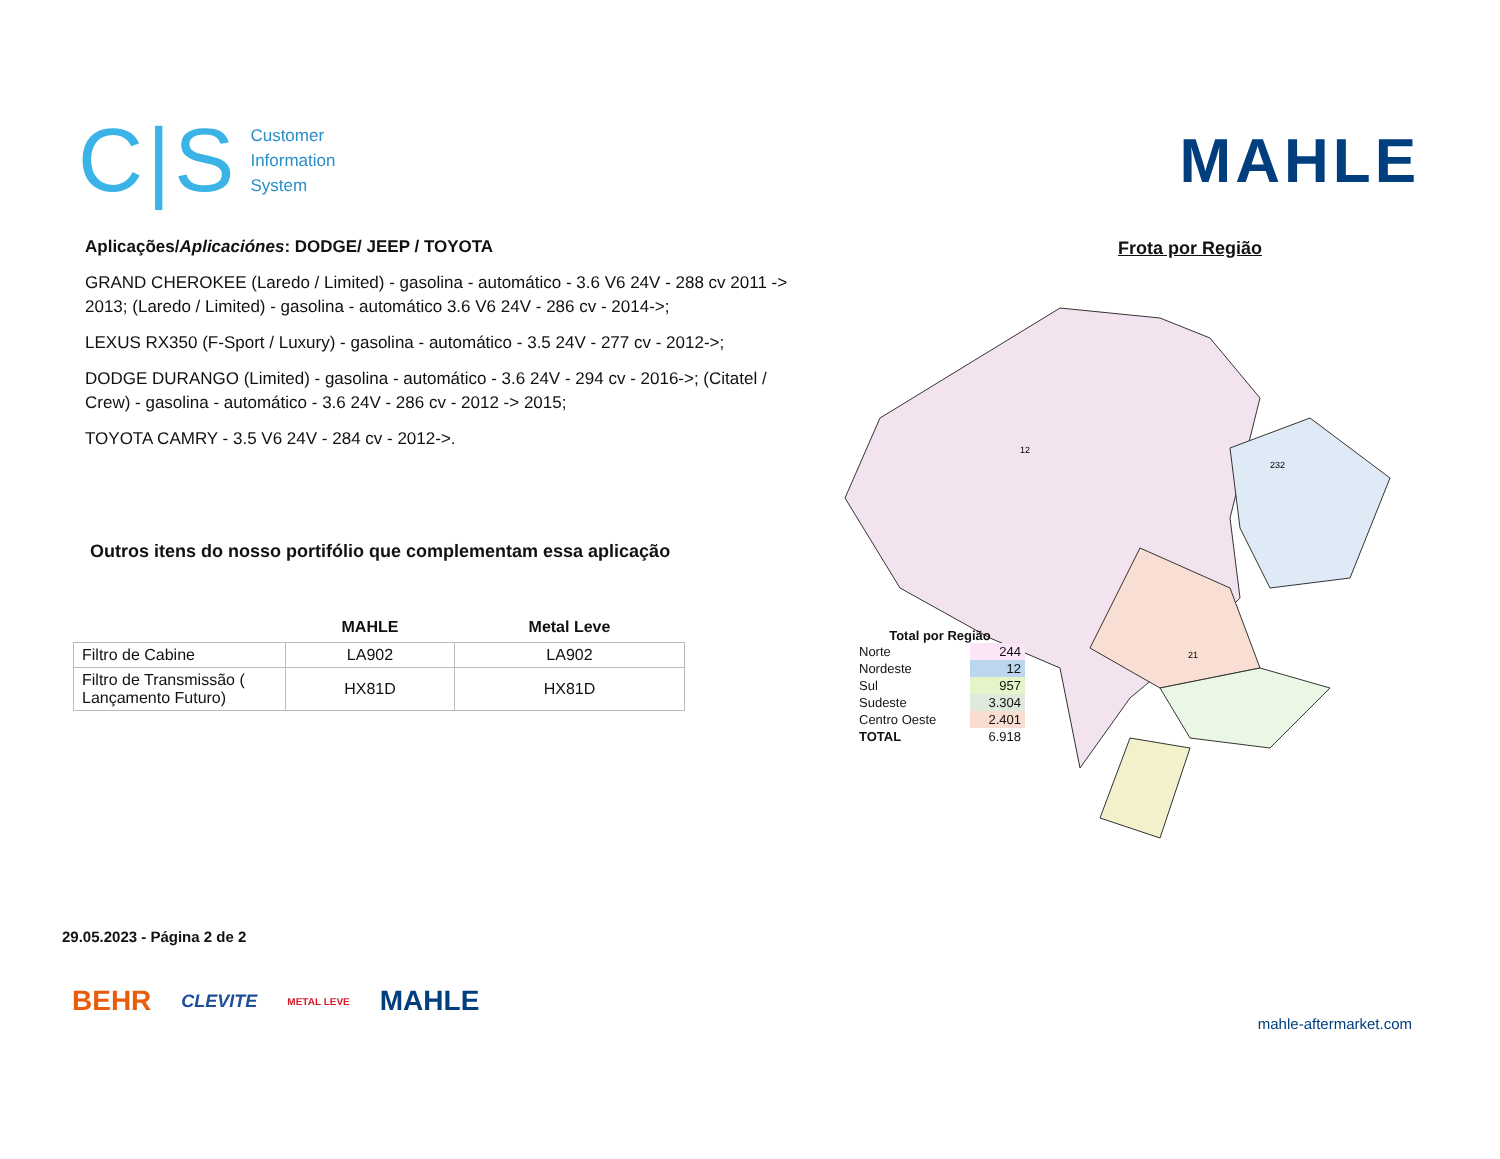C|S Customer
Information
System
MAHLE
Aplicações/Aplicaciónes: DODGE/ JEEP / TOYOTA
GRAND CHEROKEE (Laredo / Limited) - gasolina - automático - 3.6 V6 24V - 288 cv 2011 -> 2013; (Laredo / Limited) - gasolina - automático 3.6 V6 24V - 286 cv - 2014->;
LEXUS RX350 (F-Sport / Luxury) - gasolina - automático - 3.5 24V - 277 cv - 2012->;
DODGE DURANGO (Limited) - gasolina - automático - 3.6 24V - 294 cv - 2016->; (Citatel / Crew) - gasolina - automático - 3.6 24V - 286 cv - 2012 -> 2015;
TOYOTA CAMRY - 3.5 V6 24V - 284 cv - 2012->.
Outros itens do nosso portifólio que complementam essa aplicação
| | MAHLE | Metal Leve |
| --- | --- | --- |
| Filtro de Cabine | LA902 | LA902 |
| Filtro de Transmissão ( Lançamento Futuro) | HX81D | HX81D |
Frota por Região
12
232
21
Total por Região
| Norte | 244 |
| Nordeste | 12 |
| Sul | 957 |
| Sudeste | 3.304 |
| Centro Oeste | 2.401 |
| TOTAL | 6.918 |
29.05.2023 - Página 2 de 2
BEHR CLEVITE METAL LEVE MAHLE
mahle-aftermarket.com